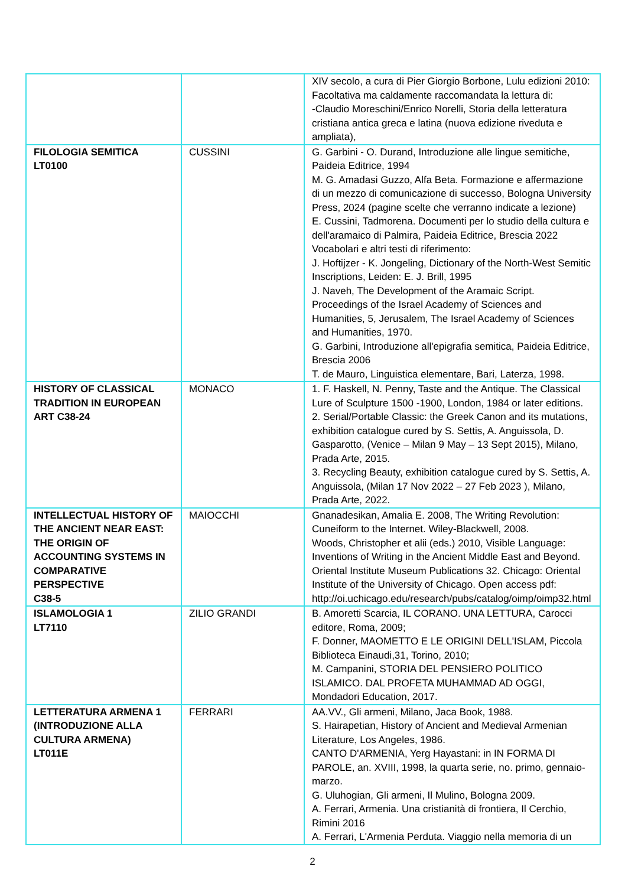| | | XIV secolo, a cura di Pier Giorgio Borbone, Lulu edizioni 2010: Facoltativa ma caldamente raccomandata la lettura di: -Claudio Moreschini/Enrico Norelli, Storia della letteratura cristiana antica greca e latina (nuova edizione riveduta e ampliata), |
| FILOLOGIA SEMITICA LT0100 | CUSSINI | G. Garbini - O. Durand, Introduzione alle lingue semitiche, Paideia Editrice, 1994 M. G. Amadasi Guzzo, Alfa Beta. Formazione e affermazione di un mezzo di comunicazione di successo, Bologna University Press, 2024 (pagine scelte che verranno indicate a lezione) E. Cussini, Tadmorena. Documenti per lo studio della cultura e dell'aramaico di Palmira, Paideia Editrice, Brescia 2022 Vocabolari e altri testi di riferimento: J. Hoftijzer - K. Jongeling, Dictionary of the North-West Semitic Inscriptions, Leiden: E. J. Brill, 1995 J. Naveh, The Development of the Aramaic Script. Proceedings of the Israel Academy of Sciences and Humanities, 5, Jerusalem, The Israel Academy of Sciences and Humanities, 1970. G. Garbini, Introduzione all'epigrafia semitica, Paideia Editrice, Brescia 2006 T. de Mauro, Linguistica elementare, Bari, Laterza, 1998. |
| HISTORY OF CLASSICAL TRADITION IN EUROPEAN ART C38-24 | MONACO | 1. F. Haskell, N. Penny, Taste and the Antique. The Classical Lure of Sculpture 1500 -1900, London, 1984 or later editions. 2. Serial/Portable Classic: the Greek Canon and its mutations, exhibition catalogue cured by S. Settis, A. Anguissola, D. Gasparotto, (Venice – Milan 9 May – 13 Sept 2015), Milano, Prada Arte, 2015. 3. Recycling Beauty, exhibition catalogue cured by S. Settis, A. Anguissola, (Milan 17 Nov 2022 – 27 Feb 2023 ), Milano, Prada Arte, 2022. |
| INTELLECTUAL HISTORY OF THE ANCIENT NEAR EAST: THE ORIGIN OF ACCOUNTING SYSTEMS IN COMPARATIVE PERSPECTIVE C38-5 | MAIOCCHI | Gnanadesikan, Amalia E. 2008, The Writing Revolution: Cuneiform to the Internet. Wiley-Blackwell, 2008. Woods, Christopher et alii (eds.) 2010, Visible Language: Inventions of Writing in the Ancient Middle East and Beyond. Oriental Institute Museum Publications 32. Chicago: Oriental Institute of the University of Chicago. Open access pdf: http://oi.uchicago.edu/research/pubs/catalog/oimp/oimp32.html |
| ISLAMOLOGIA 1 LT7110 | ZILIO GRANDI | B. Amoretti Scarcia, IL CORANO. UNA LETTURA, Carocci editore, Roma, 2009; F. Donner, MAOMETTO E LE ORIGINI DELL'ISLAM, Piccola Biblioteca Einaudi,31, Torino, 2010; M. Campanini, STORIA DEL PENSIERO POLITICO ISLAMICO. DAL PROFETA MUHAMMAD AD OGGI, Mondadori Education, 2017. |
| LETTERATURA ARMENA 1 (INTRODUZIONE ALLA CULTURA ARMENA) LT011E | FERRARI | AA.VV., Gli armeni, Milano, Jaca Book, 1988. S. Hairapetian, History of Ancient and Medieval Armenian Literature, Los Angeles, 1986. CANTO D'ARMENIA, Yerg Hayastani: in IN FORMA DI PAROLE, an. XVIII, 1998, la quarta serie, no. primo, gennaio-marzo. G. Uluhogian, Gli armeni, Il Mulino, Bologna 2009. A. Ferrari, Armenia. Una cristianità di frontiera, Il Cerchio, Rimini 2016 A. Ferrari, L'Armenia Perduta. Viaggio nella memoria di un |
2